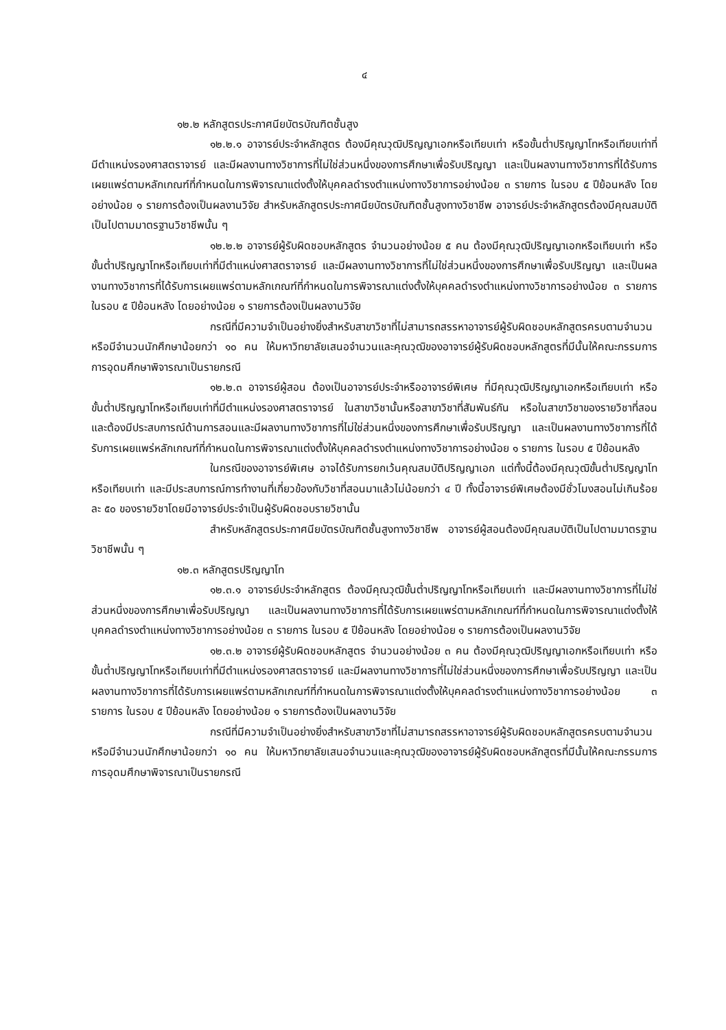๔
๑๒.๒ หลักสูตรประกาศนียบัตรบัณฑิตชั้นสูง
๑๒.๒.๑ อาจารย์ประจำหลักสูตร ต้องมีคุณวุฒิปริญญาเอกหรือเทียบเท่า หรือขั้นต่ำปริญญาโทหรือเทียบเท่าที่มีตำแหน่งรองศาสตราจารย์ และมีผลงานทางวิชาการที่ไม่ใช่ส่วนหนึ่งของการศึกษาเพื่อรับปริญญา และเป็นผลงานทางวิชาการที่ได้รับการเผยแพร่ตามหลักเกณฑ์ที่กำหนดในการพิจารณาแต่งตั้งให้บุคคลดำรงตำแหน่งทางวิชาการอย่างน้อย ๓ รายการ ในรอบ ๕ ปีย้อนหลัง โดยอย่างน้อย ๑ รายการต้องเป็นผลงานวิจัย สำหรับหลักสูตรประกาศนียบัตรบัณฑิตชั้นสูงทางวิชาชีพ อาจารย์ประจำหลักสูตรต้องมีคุณสมบัติเป็นไปตามมาตรฐานวิชาชีพนั้น ๆ
๑๒.๒.๒ อาจารย์ผู้รับผิดชอบหลักสูตร จำนวนอย่างน้อย ๕ คน ต้องมีคุณวุฒิปริญญาเอกหรือเทียบเท่า หรือขั้นต่ำปริญญาโทหรือเทียบเท่าที่มีตำแหน่งศาสตราจารย์ และมีผลงานทางวิชาการที่ไม่ใช่ส่วนหนึ่งของการศึกษาเพื่อรับปริญญา และเป็นผลงานทางวิชาการที่ได้รับการเผยแพร่ตามหลักเกณฑ์ที่กำหนดในการพิจารณาแต่งตั้งให้บุคคลดำรงตำแหน่งทางวิชาการอย่างน้อย ๓ รายการ ในรอบ ๕ ปีย้อนหลัง โดยอย่างน้อย ๑ รายการต้องเป็นผลงานวิจัย
กรณีที่มีความจำเป็นอย่างยิ่งสำหรับสาขาวิชาที่ไม่สามารถสรรหาอาจารย์ผู้รับผิดชอบหลักสูตรครบตามจำนวน หรือมีจำนวนนักศึกษาน้อยกว่า ๑๐ คน ให้มหาวิทยาลัยเสนอจำนวนและคุณวุฒิของอาจารย์ผู้รับผิดชอบหลักสูตรที่มีนั้นให้คณะกรรมการการอุดมศึกษาพิจารณาเป็นรายกรณี
๑๒.๒.๓ อาจารย์ผู้สอน ต้องเป็นอาจารย์ประจำหรืออาจารย์พิเศษ ที่มีคุณวุฒิปริญญาเอกหรือเทียบเท่า หรือขั้นต่ำปริญญาโทหรือเทียบเท่าที่มีตำแหน่งรองศาสตราจารย์ ในสาขาวิชานั้นหรือสาขาวิชาที่สัมพันธ์กัน หรือในสาขาวิชาของรายวิชาที่สอน และต้องมีประสบการณ์ด้านการสอนและมีผลงานทางวิชาการที่ไม่ใช่ส่วนหนึ่งของการศึกษาเพื่อรับปริญญา และเป็นผลงานทางวิชาการที่ได้รับการเผยแพร่หลักเกณฑ์ที่กำหนดในการพิจารณาแต่งตั้งให้บุคคลดำรงตำแหน่งทางวิชาการอย่างน้อย ๑ รายการ ในรอบ ๕ ปีย้อนหลัง
ในกรณีของอาจารย์พิเศษ อาจได้รับการยกเว้นคุณสมบัติปริญญาเอก แต่ทั้งนี้ต้องมีคุณวุฒิขั้นต่ำปริญญาโทหรือเทียบเท่า และมีประสบการณ์การทำงานที่เกี่ยวข้องกับวิชาที่สอนมาแล้วไม่น้อยกว่า ๔ ปี ทั้งนี้อาจารย์พิเศษต้องมีชั่วโมงสอนไม่เกินร้อยละ ๕๐ ของรายวิชาโดยมีอาจารย์ประจำเป็นผู้รับผิดชอบรายวิชานั้น
สำหรับหลักสูตรประกาศนียบัตรบัณฑิตชั้นสูงทางวิชาชีพ อาจารย์ผู้สอนต้องมีคุณสมบัติเป็นไปตามมาตรฐานวิชาชีพนั้น ๆ
๑๒.๓ หลักสูตรปริญญาโท
๑๒.๓.๑ อาจารย์ประจำหลักสูตร ต้องมีคุณวุฒิขั้นต่ำปริญญาโทหรือเทียบเท่า และมีผลงานทางวิชาการที่ไม่ใช่ส่วนหนึ่งของการศึกษาเพื่อรับปริญญา และเป็นผลงานทางวิชาการที่ได้รับการเผยแพร่ตามหลักเกณฑ์ที่กำหนดในการพิจารณาแต่งตั้งให้บุคคลดำรงตำแหน่งทางวิชาการอย่างน้อย ๓ รายการ ในรอบ ๕ ปีย้อนหลัง โดยอย่างน้อย ๑ รายการต้องเป็นผลงานวิจัย
๑๒.๓.๒ อาจารย์ผู้รับผิดชอบหลักสูตร จำนวนอย่างน้อย ๓ คน ต้องมีคุณวุฒิปริญญาเอกหรือเทียบเท่า หรือขั้นต่ำปริญญาโทหรือเทียบเท่าที่มีตำแหน่งรองศาสตราจารย์ และมีผลงานทางวิชาการที่ไม่ใช่ส่วนหนึ่งของการศึกษาเพื่อรับปริญญา และเป็นผลงานทางวิชาการที่ได้รับการเผยแพร่ตามหลักเกณฑ์ที่กำหนดในการพิจารณาแต่งตั้งให้บุคคลดำรงตำแหน่งทางวิชาการอย่างน้อย ๓ รายการ ในรอบ ๕ ปีย้อนหลัง โดยอย่างน้อย ๑ รายการต้องเป็นผลงานวิจัย
กรณีที่มีความจำเป็นอย่างยิ่งสำหรับสาขาวิชาที่ไม่สามารถสรรหาอาจารย์ผู้รับผิดชอบหลักสูตรครบตามจำนวน หรือมีจำนวนนักศึกษาน้อยกว่า ๑๐ คน ให้มหาวิทยาลัยเสนอจำนวนและคุณวุฒิของอาจารย์ผู้รับผิดชอบหลักสูตรที่มีนั้นให้คณะกรรมการการอุดมศึกษาพิจารณาเป็นรายกรณี